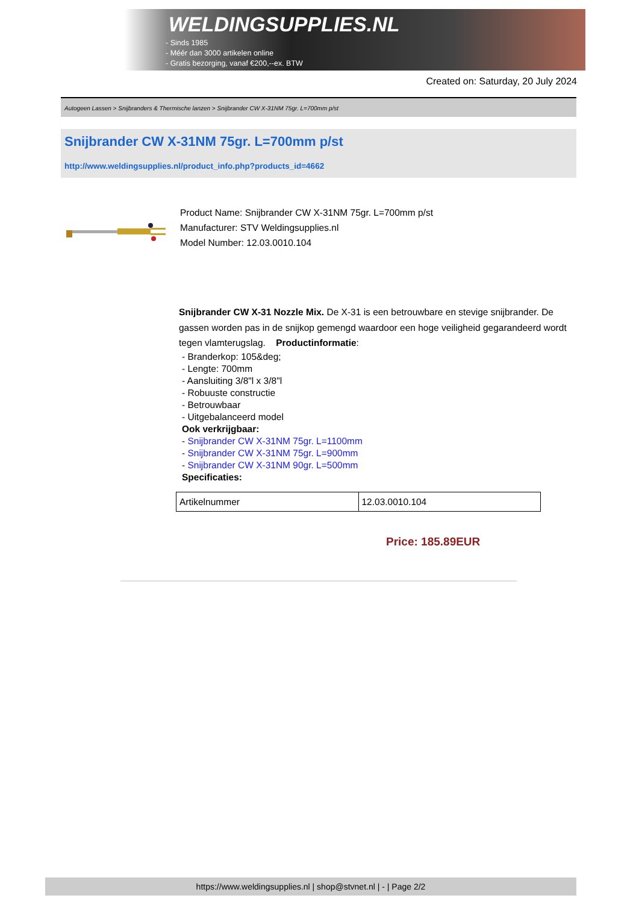WELDINGSUPPLIES.NL
- Sinds 1985
- Méér dan 3000 artikelen online
- Gratis bezorging, vanaf €200,--ex. BTW
Created on: Saturday, 20 July 2024
Autogeen Lassen > Snijbranders & Thermische lanzen > Snijbrander CW X-31NM 75gr. L=700mm p/st
Snijbrander CW X-31NM 75gr. L=700mm p/st
http://www.weldingsupplies.nl/product_info.php?products_id=4662
Product Name: Snijbrander CW X-31NM 75gr. L=700mm p/st
Manufacturer: STV Weldingsupplies.nl
Model Number: 12.03.0010.104
Snijbrander CW X-31 Nozzle Mix. De X-31 is een betrouwbare en stevige snijbrander. De gassen worden pas in de snijkop gemengd waardoor een hoge veiligheid gegarandeerd wordt tegen vlamterugslag. Productinformatie:
- Branderkop: 105&deg;
- Lengte: 700mm
- Aansluiting 3/8"l x 3/8"l
- Robuuste constructie
- Betrouwbaar
- Uitgebalanceerd model
Ook verkrijgbaar:
- Snijbrander CW X-31NM 75gr. L=1100mm
- Snijbrander CW X-31NM 75gr. L=900mm
- Snijbrander CW X-31NM 90gr. L=500mm
Specificaties:
| Artikelnummer | 12.03.0010.104 |
Price: 185.89EUR
https://www.weldingsupplies.nl | shop@stvnet.nl | - | Page 2/2